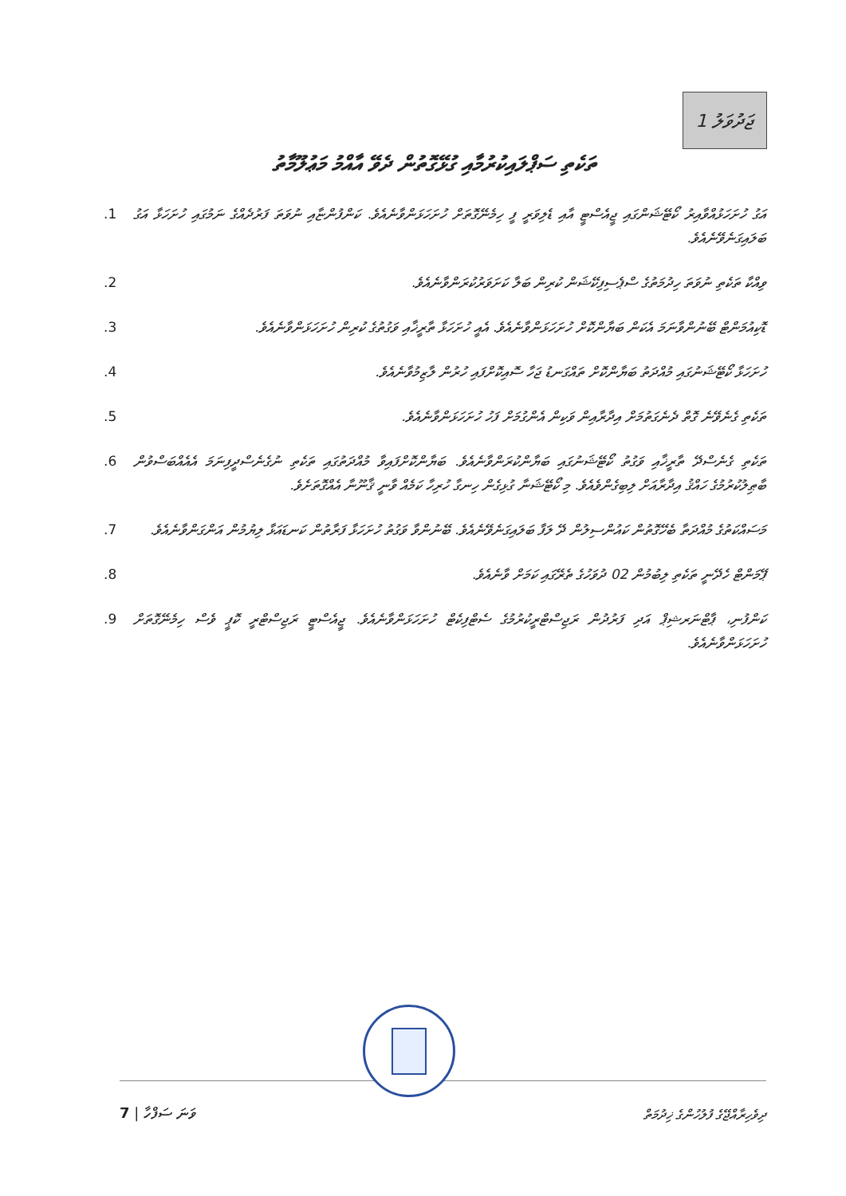1 ޖަދުވަލު
ތަކެތި ސަޕްލައިކުރުމާއި ގުޅޭގޮތުން ދެވޭ އާއްމު މަޢުލޫމާތު
.1 އަގު ހުށަހަޅުއްވާއިރު ކޯޓޭޝަންގައި ޖީއެސްޓީ އާއި ޑެލިވަރީ ފީ ހިމެނޭގޮތަށް ހުށަހަޅަންވާނެއެވެ. ކަންފުންޏާއި ނުވަތަ ފަރުދެއްގެ ނަމުގައި ހުށަހަޅާ އަގު ބަލައިގަނެވޭނެއެވެ.
.2 ވިއްކާ ތަކެތި ނުވަތަ ހިދުމަތުގެ ސްޕެސިފިކޭޝަން ކުރިން ބަލާ ކަށަވަރުކުރަންވާނެއެވެ.
.3 ޑޮކިއުމަންޓް ބޭނުންވާނަމަ އެކަން ބަޔާންކޮށް ހުށަހަޅަންވާނެއެވެ. އެއީ ހުށަހަޅާ ތާރީޚާއި ވަގުތުގެ ކުރިން ހުށަހަޅަންވާނެއެވެ.
.4 ހުށަހަޅާ ކޯޓޭޝަނުގައި މުއްދަތު ބަޔާންކޮށް ތައްގަނޑު ޖަހާ ސޮއިކޮށްފައި ހުރުން ލާޒިމުވާނެއެވެ.
.5 ތަކެތި ގެނެވޭނެ ގޮތް ދެނެގަތުމަށް އިދާރާއިން ވަކިން އެންގުމަށް ފަހު ހުށަހަޅަންވާނެއެވެ.
.6 ތަކެތި ގެނެސްދޭ ތާރީޚާއި ވަގުތު ކޯޓޭޝަނުގައި ބަޔާންކުރަންވާނެއެވެ. ބަޔާންކޮށްފައިވާ މުއްދަތުގައި ތަކެތި ނުގެނެސްދީފިނަމަ އެއެއްބަސްވުން ބާޠިލުކުރުމުގެ ހައްޤު އިދާރާއަށް ލިބިގެންވެއެވެ. މި ކޯޓޭޝަނާ ގުޅިގެން ހިނގާ ހުރިހާ ކަމެއް ވާނީ ޤާނޫނާ އެއްގޮތަށެވެ.
.7 މަސައްކަތުގެ މުއްދަތާ ބެހޭގޮތުން ކައުންސިލުން ދޭ ލަފާ ބަލައިގަނެވޭނެއެވެ. ބޭނުންވާ ވަގުތު ހުށަހަޅާ ފަރާތުން ކަނޑައަޅާ ލިޔުމުން އަންގަންވާނެއެވެ.
.8 ޕޭމަންޓް ހެދޭނީ ތަކެތި ލިބުމުން 02 ދުވަހުގެ ތެރޭގައި ކަމަށް ވާނެއެވެ.
.9 ކަންފުނި، ޕާޓްނަރޝިޕް އަދި ފަރުދުން ރަޖިސްޓްރީކުރުމުގެ ސެޓްފިކެޓް ހުށަހަޅަންވާނެއެވެ. ޖީއެސްޓީ ރަޖިސްޓްރީ ކޮޕީ ވެސް ހިމެނޭގޮތަށް ހުށަހަޅަންވާނެއެވެ.
7 | ވަނަ ސަފްހާ
ދިވެހިރާއްޖޭގެ ފުލުހުންގެ ޚިދުމަތް